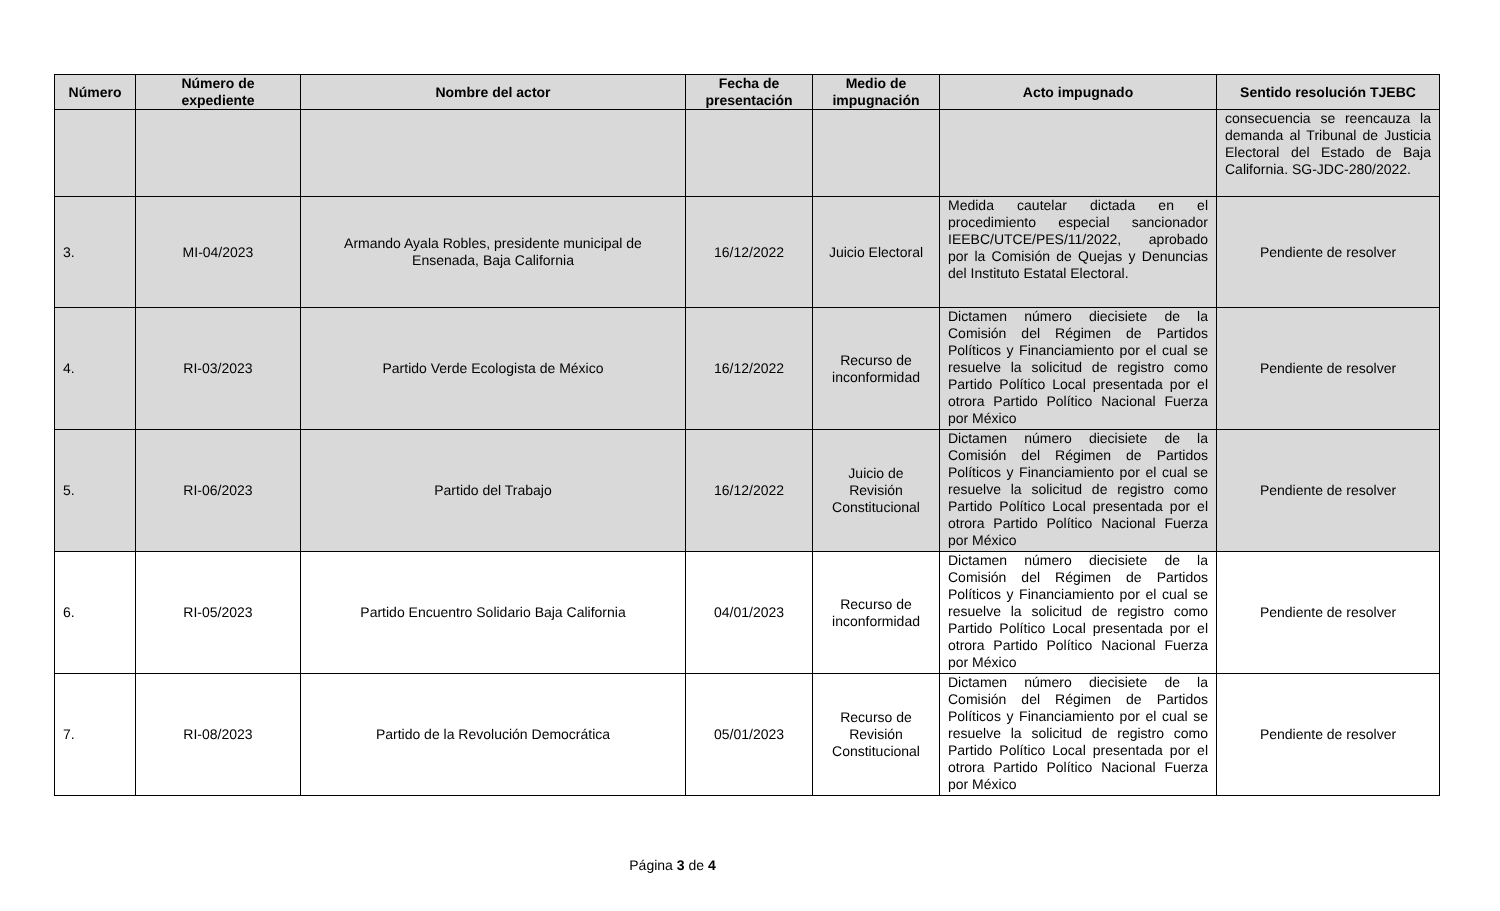| Número | Número de expediente | Nombre del actor | Fecha de presentación | Medio de impugnación | Acto impugnado | Sentido resolución TJEBC |
| --- | --- | --- | --- | --- | --- | --- |
| | | | | | | consecuencia se reencauza la demanda al Tribunal de Justicia Electoral del Estado de Baja California. SG-JDC-280/2022. |
| 3. | MI-04/2023 | Armando Ayala Robles, presidente municipal de Ensenada, Baja California | 16/12/2022 | Juicio Electoral | Medida cautelar dictada en el procedimiento especial sancionador IEEBC/UTCE/PES/11/2022, aprobado por la Comisión de Quejas y Denuncias del Instituto Estatal Electoral. | Pendiente de resolver |
| 4. | RI-03/2023 | Partido Verde Ecologista de México | 16/12/2022 | Recurso de inconformidad | Dictamen número diecisiete de la Comisión del Régimen de Partidos Políticos y Financiamiento por el cual se resuelve la solicitud de registro como Partido Político Local presentada por el otrora Partido Político Nacional Fuerza por México | Pendiente de resolver |
| 5. | RI-06/2023 | Partido del Trabajo | 16/12/2022 | Juicio de Revisión Constitucional | Dictamen número diecisiete de la Comisión del Régimen de Partidos Políticos y Financiamiento por el cual se resuelve la solicitud de registro como Partido Político Local presentada por el otrora Partido Político Nacional Fuerza por México | Pendiente de resolver |
| 6. | RI-05/2023 | Partido Encuentro Solidario Baja California | 04/01/2023 | Recurso de inconformidad | Dictamen número diecisiete de la Comisión del Régimen de Partidos Políticos y Financiamiento por el cual se resuelve la solicitud de registro como Partido Político Local presentada por el otrora Partido Político Nacional Fuerza por México | Pendiente de resolver |
| 7. | RI-08/2023 | Partido de la Revolución Democrática | 05/01/2023 | Recurso de Revisión Constitucional | Dictamen número diecisiete de la Comisión del Régimen de Partidos Políticos y Financiamiento por el cual se resuelve la solicitud de registro como Partido Político Local presentada por el otrora Partido Político Nacional Fuerza por México | Pendiente de resolver |
Página 3 de 4